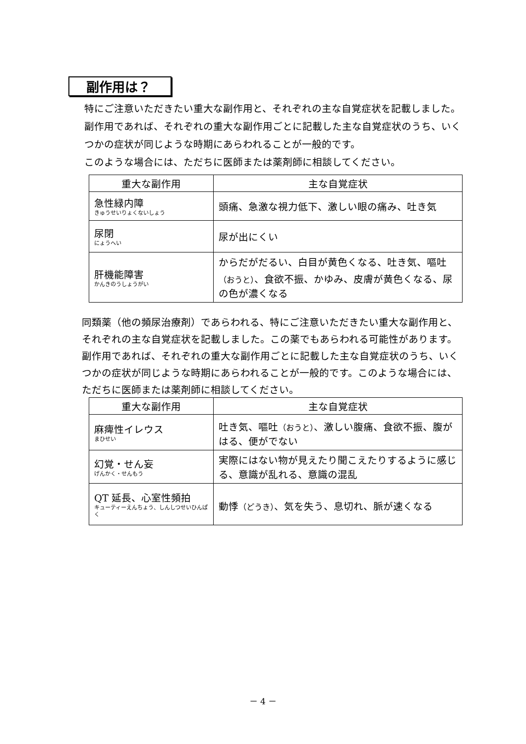副作用は？
特にご注意いただきたい重大な副作用と、それぞれの主な自覚症状を記載しました。副作用であれば、それぞれの重大な副作用ごとに記載した主な自覚症状のうち、いくつかの症状が同じような時期にあらわれることが一般的です。
このような場合には、ただちに医師または薬剤師に相談してください。
| 重大な副作用 | 主な自覚症状 |
| --- | --- |
| 急性緑内障 きゅうせいりょくないしょう | 頭痛、急激な視力低下、激しい眼の痛み、吐き気 |
| 尿閉 にょうへい | 尿が出にくい |
| 肝機能障害 かんきのうしょうがい | からだがだるい、白目が黄色くなる、吐き気、嘔吐 （おうと） 、食欲不振、かゆみ、皮膚が黄色くなる、尿の色が濃くなる |
同類薬（他の頻尿治療剤）であらわれる、特にご注意いただきたい重大な副作用と、それぞれの主な自覚症状を記載しました。この薬でもあらわれる可能性があります。副作用であれば、それぞれの重大な副作用ごとに記載した主な自覚症状のうち、いくつかの症状が同じような時期にあらわれることが一般的です。このような場合には、ただちに医師または薬剤師に相談してください。
| 重大な副作用 | 主な自覚症状 |
| --- | --- |
| 麻痺性イレウス まひせい | 吐き気、嘔吐 （おうと） 、激しい腹痛、食欲不振、腹がはる、便がでない |
| 幻覚・せん妄 げんかく・せんもう | 実際にはない物が見えたり聞こえたりするように感じる、意識が乱れる、意識の混乱 |
| QT 延長、心室性頻拍 キューティーえんちょう、しんしつせいひんぱく | 動悸 （どうき） 、気を失う、息切れ、脈が速くなる |
－ 4 －